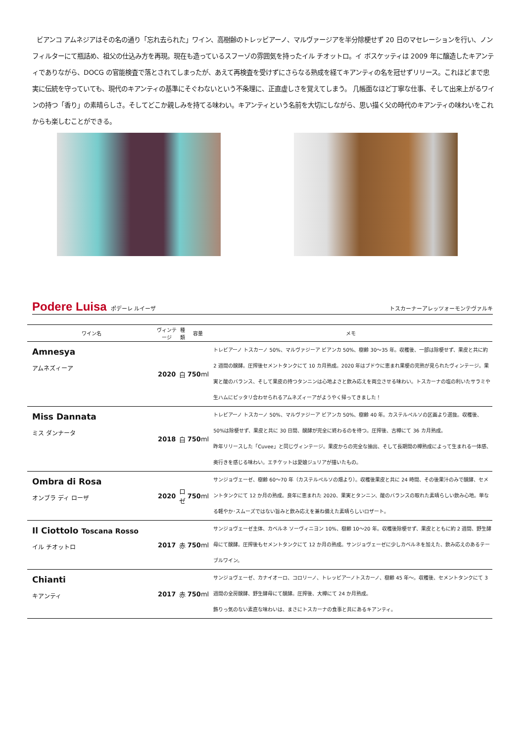ビアンコ アムネジアはその名の通り「忘れ去られた」ワイン、高樹齢のトレッビアーノ、マルヴァージアを半分除梗せず 20 日のマセレーションを行い、ノンフィルターにて瓶詰め、祖父の仕込み方を再現。現在も造っているスフーゾの雰囲気を持ったイル チオットロ。イ ボスケッティは 2009 年に醸造したキアンティでありながら、DOCG の官能検査で落とされてしまったが、あえて再検査を受けずにさらなる熟成を経てキアンティの名を冠せずリリース。これほどまで忠実に伝統を守っていても、現代のキアンティの基準にそぐわないという不条理に、正直虚しさを覚えてしまう。 几帳面なほど丁寧な仕事、そして出来上がるワインの持つ「香り」の素晴らしさ。そしてどこか親しみを持てる味わい。キアンティという名前を大切にしながら、思い描く父の時代のキアンティの味わいをこれからも楽しむことができる。
Podere Luisa ポデーレ ルイーザ トスカーナーアレッツォーモンテヴァルキ
| ワイン名 | ヴィンテージ | 種類 | 容量 | メモ |
| --- | --- | --- | --- | --- |
| Amnesya アムネズィーア | 2020 | 白 | 750 ml | トレビアーノ トスカーノ 50%、マルヴァジーア ビアンカ 50%、樹齢 30～35 年。収穫後、一部は除梗せず、果皮と共に約 2 週間の醗酵。圧搾後セメントタンクにて 10 カ月熟成。2020 年はブドウに恵まれ果梗の完熟が見られたヴィンテージ。果実と酸のバランス、そして果皮の持つタンニンは心地よさと飲み応えを両立させる味わい。トスカーナの塩の利いたサラミや生ハムにピッタリ合わせられるアムネズィーアがようやく帰ってきました！ |
| Miss Dannata ミス ダンナータ | 2018 | 白 | 750 ml | トレビアーノ トスカーノ 50%、マルヴァジーア ビアンカ 50%、樹齢 40 年。カステルペルソの区画より選抜。収穫後、50%は除梗せず、果皮と共に 30 日間、醗酵が完全に終わるのを待つ。圧搾後、古樽にて 36 カ月熟成。 昨年リリースした「Cuvee」と同じヴィンテージ。果皮からの完全な抽出、そして長期間の樽熟成によって生まれる一体感、奥行きを感じる味わい。エチケットは愛娘ジュリアが描いたもの。 |
| Ombra di Rosa オンブラ ディ ローザ | 2020 | ロゼ | 750 ml | サンジョヴェーゼ、樹齢 60～70 年（カステルペルソの畑より）。収穫後果皮と共に 24 時間、その後果汁のみで醗酵、セメントタンクにて 12 か月の熟成。良年に恵まれた 2020、果実とタンニン、酸のバランスの取れた素晴らしい飲み心地。単なる軽やか･スムーズではない旨みと飲み応えを兼ね備えた素晴らしいロザート。 |
| Il Ciottolo Toscana Rosso イル チオットロ | 2017 | 赤 | 750 ml | サンジョヴェーゼ主体、カベルネ ソーヴィニヨン 10%、樹齢 10～20 年。収穫後除梗せず、果皮とともに約 2 週間、野生酵母にて醗酵。圧搾後もセメントタンクにて 12 か月の熟成。サンジョヴェーゼに少しカベルネを加えた、飲み応えのあるテーブルワイン。 |
| Chianti キアンティ | 2017 | 赤 | 750 ml | サンジョヴェーゼ、カナイオーロ、コロリーノ、トレッビアーノトスカーノ、樹齢 45 年～。収穫後、セメントタンクにて 3 週間の全房醗酵、野生酵母にて醗酵。圧搾後、大樽にて 24 か月熟成。 飾りっ気のない素直な味わいは、まさにトスカーナの食事と共にあるキアンティ。 |